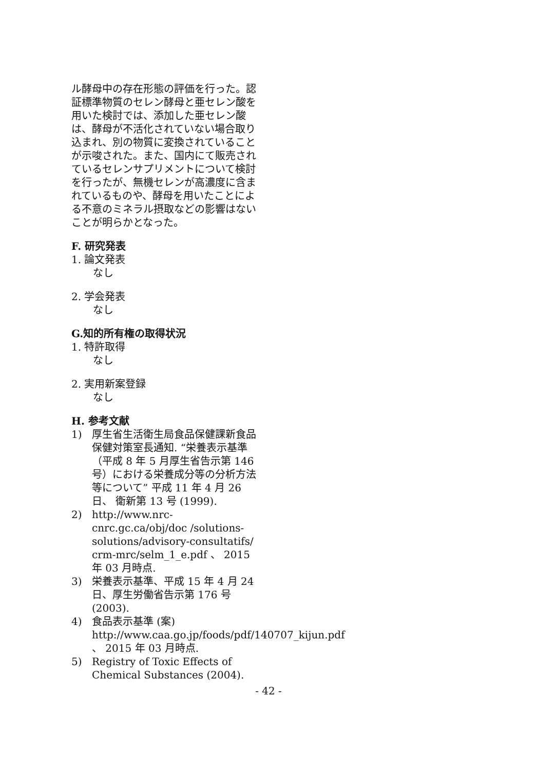ル酵母中の存在形態の評価を行った。認証標準物質のセレン酵母と亜セレン酸を用いた検討では、添加した亜セレン酸は、酵母が不活化されていない場合取り込まれ、別の物質に変換されていることが示唆された。また、国内にて販売されているセレンサプリメントについて検討を行ったが、無機セレンが高濃度に含まれているものや、酵母を用いたことによる不意のミネラル摂取などの影響はないことが明らかとなった。
F. 研究発表
1. 論文発表
なし
2. 学会発表
なし
G.知的所有権の取得状況
1. 特許取得
なし
2. 実用新案登録
なし
H. 参考文献
1) 厚生省生活衛生局食品保健課新食品保健対策室長通知. “栄養表示基準（平成 8 年 5 月厚生省告示第 146 号）における栄養成分等の分析方法等について” 平成 11 年 4 月 26 日、 衛新第 13 号 (1999).
2) http://www.nrc-cnrc.gc.ca/obj/doc /solutions-solutions/advisory-consultatifs/ crm-mrc/selm_1_e.pdf 、 2015 年 03 月時点.
3) 栄養表示基準、平成 15 年 4 月 24 日、厚生労働省告示第 176 号 (2003).
4) 食品表示基準 (案) http://www.caa.go.jp/foods/pdf/140707_kijun.pdf 、 2015 年 03 月時点.
5) Registry of Toxic Effects of Chemical Substances (2004).
- 42 -